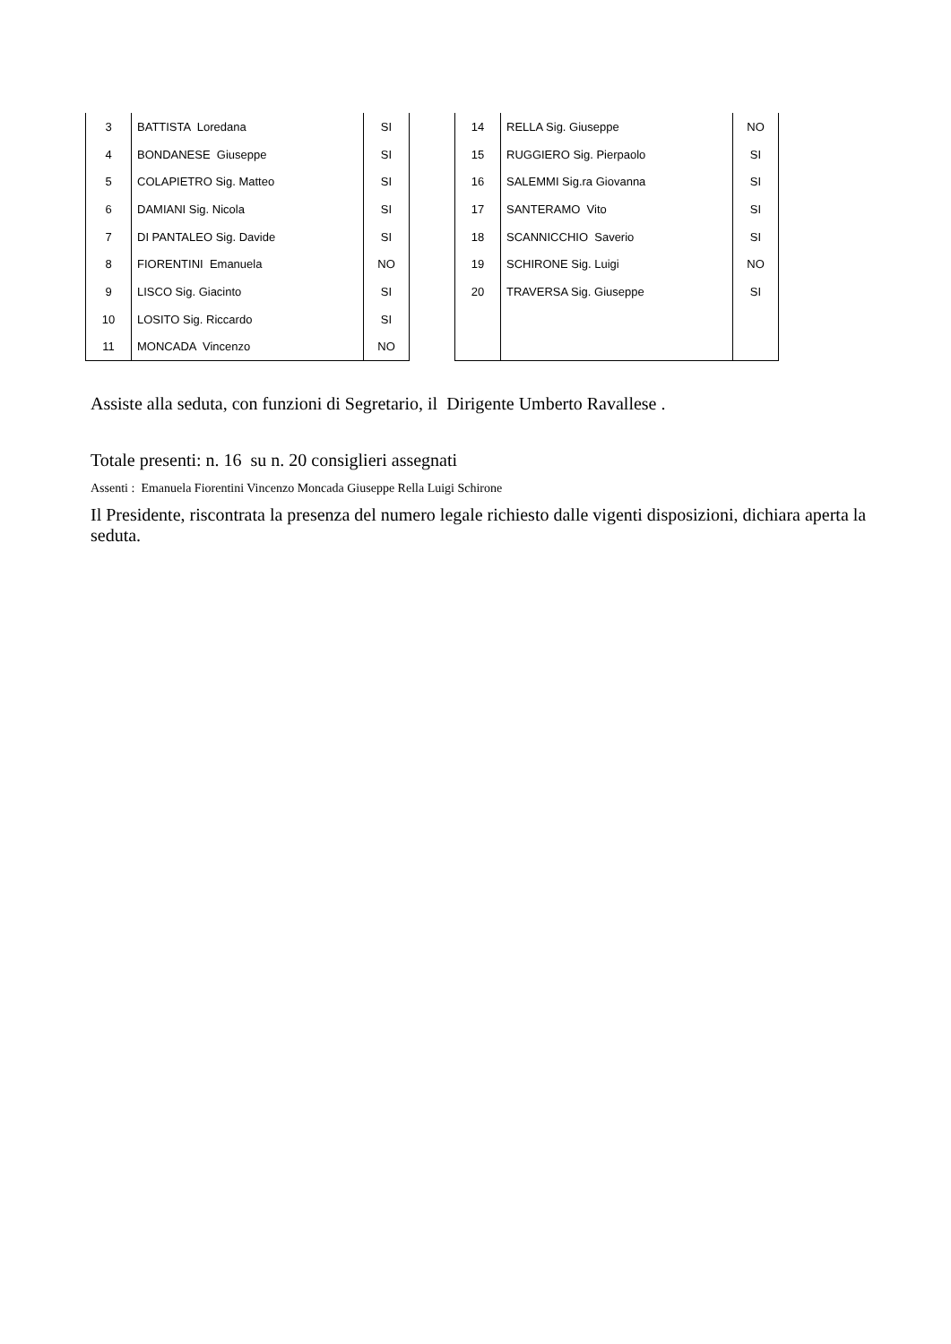| 3 | BATTISTA Loredana | SI |
| 4 | BONDANESE Giuseppe | SI |
| 5 | COLAPIETRO Sig. Matteo | SI |
| 6 | DAMIANI Sig. Nicola | SI |
| 7 | DI PANTALEO Sig. Davide | SI |
| 8 | FIORENTINI Emanuela | NO |
| 9 | LISCO Sig. Giacinto | SI |
| 10 | LOSITO Sig. Riccardo | SI |
| 11 | MONCADA Vincenzo | NO |
| 14 | RELLA Sig. Giuseppe | NO |
| 15 | RUGGIERO Sig. Pierpaolo | SI |
| 16 | SALEMMI Sig.ra Giovanna | SI |
| 17 | SANTERAMO Vito | SI |
| 18 | SCANNICCHIO Saverio | SI |
| 19 | SCHIRONE Sig. Luigi | NO |
| 20 | TRAVERSA Sig. Giuseppe | SI |
Assiste alla seduta, con funzioni di Segretario, il Dirigente Umberto Ravallese .
Totale presenti: n. 16 su n. 20 consiglieri assegnati
Assenti : Emanuela Fiorentini Vincenzo Moncada Giuseppe Rella Luigi Schirone
Il Presidente, riscontrata la presenza del numero legale richiesto dalle vigenti disposizioni, dichiara aperta la seduta.